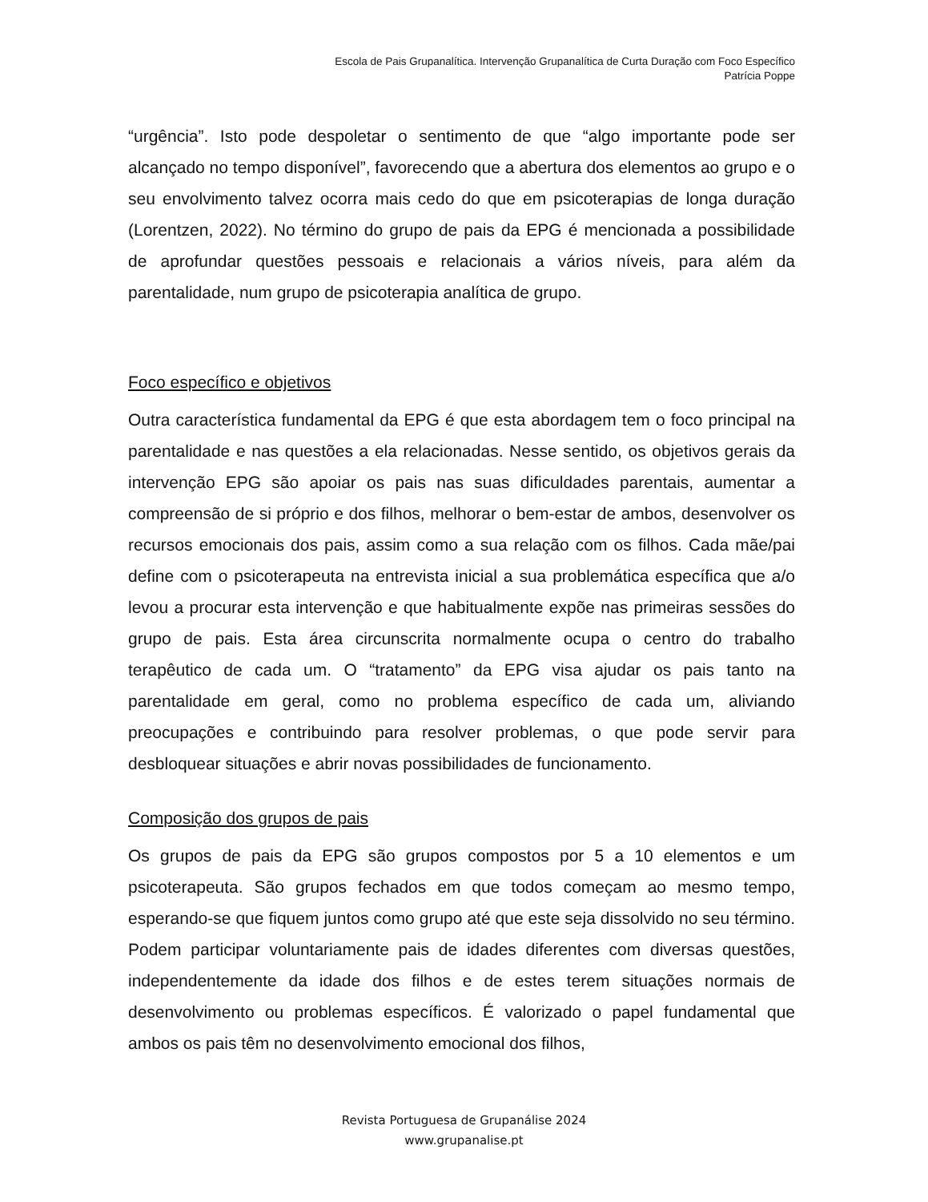Escola de Pais Grupanalítica. Intervenção Grupanalítica de Curta Duração com Foco Específico
Patrícia Poppe
“urgência”. Isto pode despoletar o sentimento de que “algo importante pode ser alcançado no tempo disponível”, favorecendo que a abertura dos elementos ao grupo e o seu envolvimento talvez ocorra mais cedo do que em psicoterapias de longa duração (Lorentzen, 2022). No término do grupo de pais da EPG é mencionada a possibilidade de aprofundar questões pessoais e relacionais a vários níveis, para além da parentalidade, num grupo de psicoterapia analítica de grupo.
Foco específico e objetivos
Outra característica fundamental da EPG é que esta abordagem tem o foco principal na parentalidade e nas questões a ela relacionadas. Nesse sentido, os objetivos gerais da intervenção EPG são apoiar os pais nas suas dificuldades parentais, aumentar a compreensão de si próprio e dos filhos, melhorar o bem-estar de ambos, desenvolver os recursos emocionais dos pais, assim como a sua relação com os filhos. Cada mãe/pai define com o psicoterapeuta na entrevista inicial a sua problemática específica que a/o levou a procurar esta intervenção e que habitualmente expõe nas primeiras sessões do grupo de pais. Esta área circunscrita normalmente ocupa o centro do trabalho terapêutico de cada um. O “tratamento” da EPG visa ajudar os pais tanto na parentalidade em geral, como no problema específico de cada um, aliviando preocupações e contribuindo para resolver problemas, o que pode servir para desbloquear situações e abrir novas possibilidades de funcionamento.
Composição dos grupos de pais
Os grupos de pais da EPG são grupos compostos por 5 a 10 elementos e um psicoterapeuta. São grupos fechados em que todos começam ao mesmo tempo, esperando-se que fiquem juntos como grupo até que este seja dissolvido no seu término. Podem participar voluntariamente pais de idades diferentes com diversas questões, independentemente da idade dos filhos e de estes terem situações normais de desenvolvimento ou problemas específicos. É valorizado o papel fundamental que ambos os pais têm no desenvolvimento emocional dos filhos,
Revista Portuguesa de Grupanálise 2024
www.grupanalise.pt